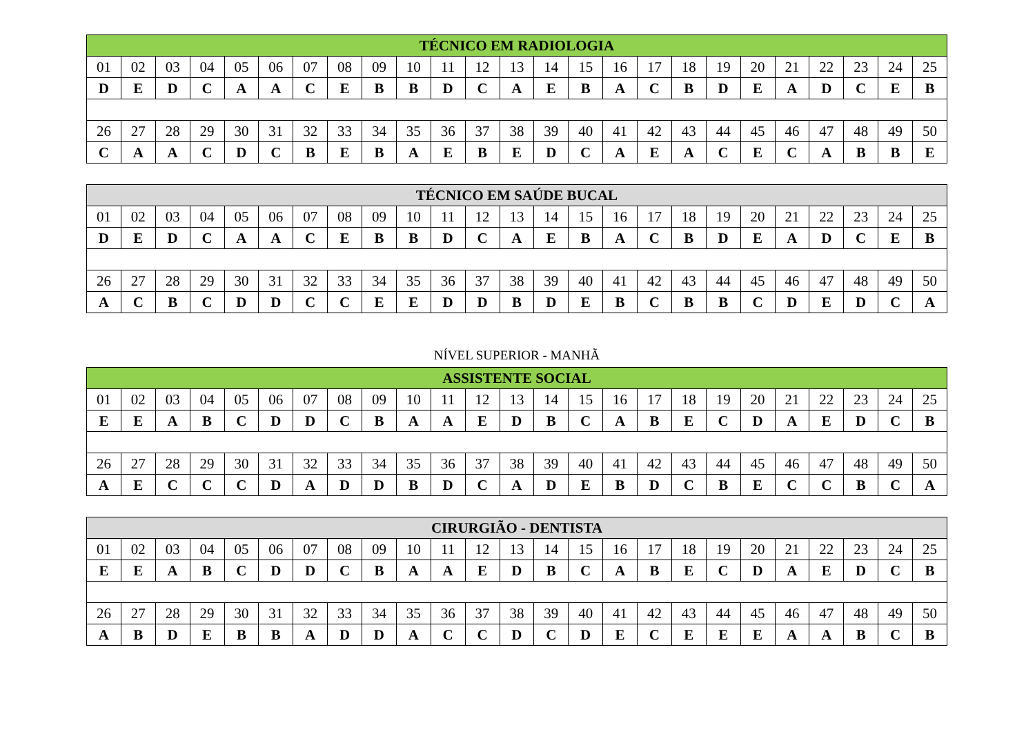| TÉCNICO EM RADIOLOGIA | | | | | | | | | | | | | | | | | | | | | | | | |
| --- | --- | --- | --- | --- | --- | --- | --- | --- | --- | --- | --- | --- | --- | --- | --- | --- | --- | --- | --- | --- | --- | --- | --- | --- |
| 01 | 02 | 03 | 04 | 05 | 06 | 07 | 08 | 09 | 10 | 11 | 12 | 13 | 14 | 15 | 16 | 17 | 18 | 19 | 20 | 21 | 22 | 23 | 24 | 25 |
| D | E | D | C | A | A | C | E | B | B | D | C | A | E | B | A | C | B | D | E | A | D | C | E | B |
| 26 | 27 | 28 | 29 | 30 | 31 | 32 | 33 | 34 | 35 | 36 | 37 | 38 | 39 | 40 | 41 | 42 | 43 | 44 | 45 | 46 | 47 | 48 | 49 | 50 |
| C | A | A | C | D | C | B | E | B | A | E | B | E | D | C | A | E | A | C | E | C | A | B | B | E |
| TÉCNICO EM SAÚDE BUCAL | | | | | | | | | | | | | | | | | | | | | | | | |
| --- | --- | --- | --- | --- | --- | --- | --- | --- | --- | --- | --- | --- | --- | --- | --- | --- | --- | --- | --- | --- | --- | --- | --- | --- |
| 01 | 02 | 03 | 04 | 05 | 06 | 07 | 08 | 09 | 10 | 11 | 12 | 13 | 14 | 15 | 16 | 17 | 18 | 19 | 20 | 21 | 22 | 23 | 24 | 25 |
| D | E | D | C | A | A | C | E | B | B | D | C | A | E | B | A | C | B | D | E | A | D | C | E | B |
| 26 | 27 | 28 | 29 | 30 | 31 | 32 | 33 | 34 | 35 | 36 | 37 | 38 | 39 | 40 | 41 | 42 | 43 | 44 | 45 | 46 | 47 | 48 | 49 | 50 |
| A | C | B | C | D | D | C | C | E | E | D | D | B | D | E | B | C | B | B | C | D | E | D | C | A |
NÍVEL SUPERIOR - MANHÃ
| ASSISTENTE SOCIAL | | | | | | | | | | | | | | | | | | | | | | | | |
| --- | --- | --- | --- | --- | --- | --- | --- | --- | --- | --- | --- | --- | --- | --- | --- | --- | --- | --- | --- | --- | --- | --- | --- | --- |
| 01 | 02 | 03 | 04 | 05 | 06 | 07 | 08 | 09 | 10 | 11 | 12 | 13 | 14 | 15 | 16 | 17 | 18 | 19 | 20 | 21 | 22 | 23 | 24 | 25 |
| E | E | A | B | C | D | D | C | B | A | A | E | D | B | C | A | B | E | C | D | A | E | D | C | B |
| 26 | 27 | 28 | 29 | 30 | 31 | 32 | 33 | 34 | 35 | 36 | 37 | 38 | 39 | 40 | 41 | 42 | 43 | 44 | 45 | 46 | 47 | 48 | 49 | 50 |
| A | E | C | C | C | D | A | D | D | B | D | C | A | D | E | B | D | C | B | E | C | C | B | C | A |
| CIRURGIÃO - DENTISTA | | | | | | | | | | | | | | | | | | | | | | | | |
| --- | --- | --- | --- | --- | --- | --- | --- | --- | --- | --- | --- | --- | --- | --- | --- | --- | --- | --- | --- | --- | --- | --- | --- | --- |
| 01 | 02 | 03 | 04 | 05 | 06 | 07 | 08 | 09 | 10 | 11 | 12 | 13 | 14 | 15 | 16 | 17 | 18 | 19 | 20 | 21 | 22 | 23 | 24 | 25 |
| E | E | A | B | C | D | D | C | B | A | A | E | D | B | C | A | B | E | C | D | A | E | D | C | B |
| 26 | 27 | 28 | 29 | 30 | 31 | 32 | 33 | 34 | 35 | 36 | 37 | 38 | 39 | 40 | 41 | 42 | 43 | 44 | 45 | 46 | 47 | 48 | 49 | 50 |
| A | B | D | E | B | B | A | D | D | A | C | C | D | C | D | E | C | E | E | E | A | A | B | C | B |